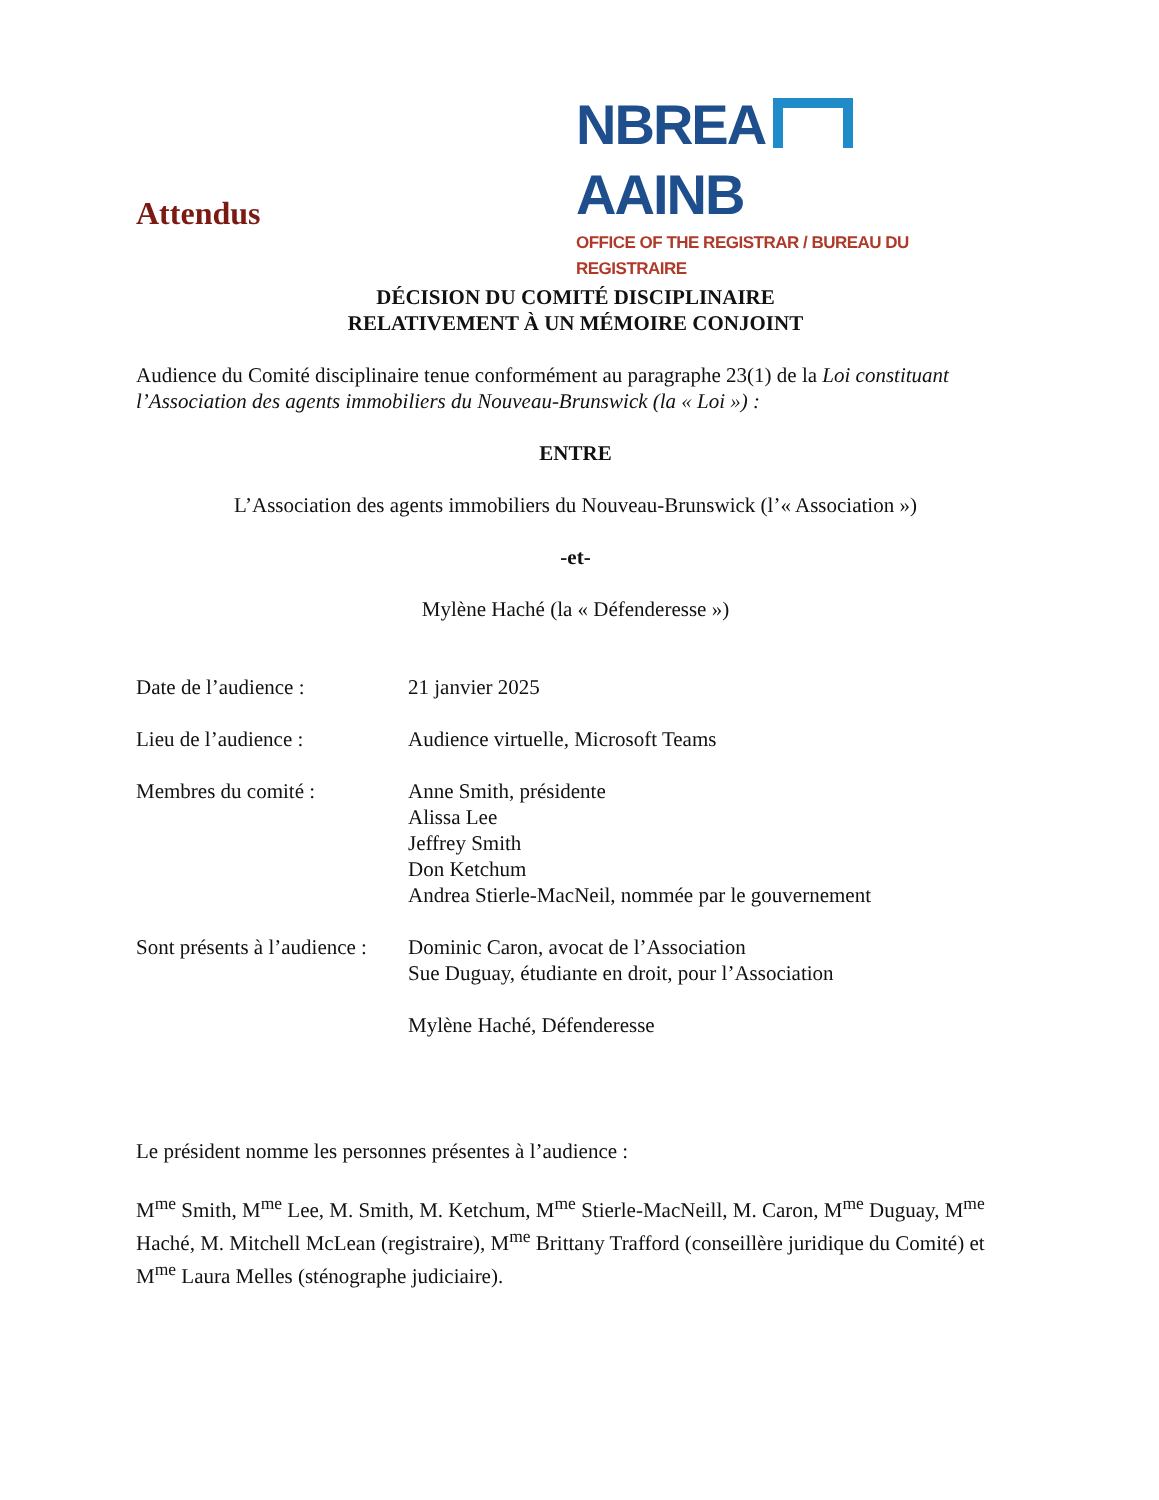NBREA AAINB
OFFICE OF THE REGISTRAR / BUREAU DU REGISTRAIRE
Attendus
DÉCISION DU COMITÉ DISCIPLINAIRE
RELATIVEMENT À UN MÉMOIRE CONJOINT
Audience du Comité disciplinaire tenue conformément au paragraphe 23(1) de la Loi constituant l’Association des agents immobiliers du Nouveau-Brunswick (la « Loi ») :
ENTRE
L’Association des agents immobiliers du Nouveau-Brunswick (l’« Association »)
-et-
Mylène Haché (la « Défenderesse »)
Date de l’audience : 21 janvier 2025
Lieu de l’audience : Audience virtuelle, Microsoft Teams
Membres du comité : Anne Smith, présidente
Alissa Lee
Jeffrey Smith
Don Ketchum
Andrea Stierle-MacNeil, nommée par le gouvernement
Sont présents à l’audience :
Dominic Caron, avocat de l’Association
Sue Duguay, étudiante en droit, pour l’Association
Mylène Haché, Défenderesse
Le président nomme les personnes présentes à l’audience :
M<sup>me</sup> Smith, M<sup>me</sup> Lee, M. Smith, M. Ketchum, M<sup>me</sup> Stierle-MacNeill, M. Caron, M<sup>me</sup> Duguay, M<sup>me</sup> Haché, M. Mitchell McLean (registraire), M<sup>me</sup> Brittany Trafford (conseillère juridique du Comité) et M<sup>me</sup> Laura Melles (sténographe judiciaire).